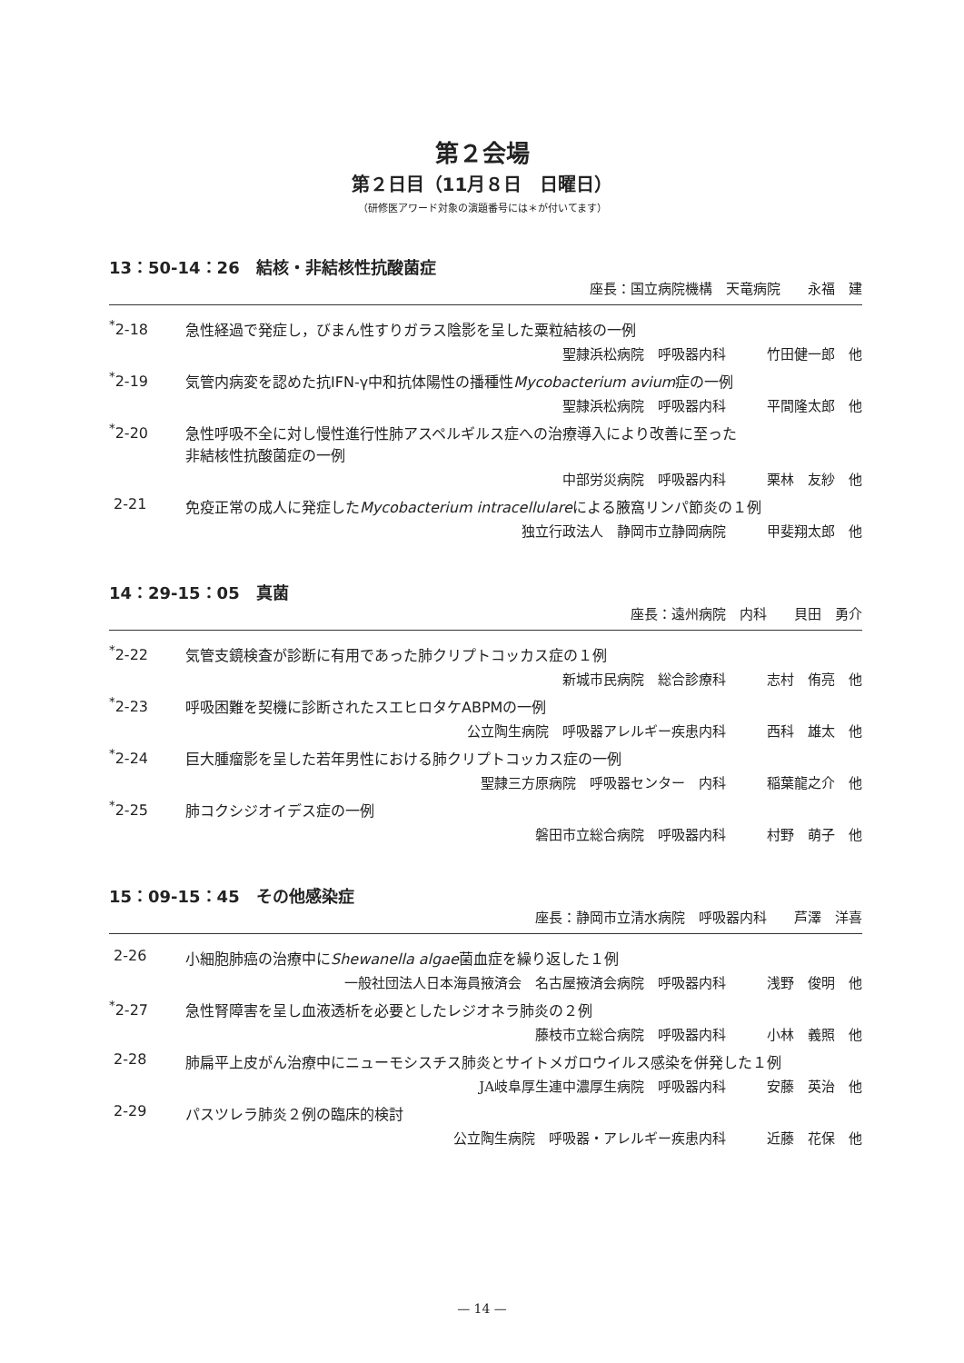第２会場
第２日目（11月８日　日曜日）
（研修医アワード対象の演題番号には＊が付いてます）
13：50-14：26　結核・非結核性抗酸菌症
座長：国立病院機構　天竜病院　　永福　建
<sup>*</sup> 2-18 急性経過で発症し，びまん性すりガラス陰影を呈した粟粒結核の一例
聖隷浜松病院　呼吸器内科　　　竹田健一郎　他
<sup>*</sup> 2-19 気管内病変を認めた抗IFN-γ中和抗体陽性の播種性Mycobacterium avium症の一例
聖隷浜松病院　呼吸器内科　　　平間隆太郎　他
<sup>*</sup> 2-20 急性呼吸不全に対し慢性進行性肺アスペルギルス症への治療導入により改善に至った
非結核性抗酸菌症の一例
中部労災病院　呼吸器内科　　　栗林　友紗　他
2-21 免疫正常の成人に発症したMycobacterium intracellulareによる腋窩リンパ節炎の１例
独立行政法人　静岡市立静岡病院　　　甲斐翔太郎　他
14：29-15：05　真菌
座長：遠州病院　内科　　貝田　勇介
<sup>*</sup> 2-22 気管支鏡検査が診断に有用であった肺クリプトコッカス症の１例
新城市民病院　総合診療科　　　志村　侑亮　他
<sup>*</sup> 2-23 呼吸困難を契機に診断されたスエヒロタケABPMの一例
公立陶生病院　呼吸器アレルギー疾患内科　　　西科　雄太　他
<sup>*</sup> 2-24 巨大腫瘤影を呈した若年男性における肺クリプトコッカス症の一例
聖隷三方原病院　呼吸器センター　内科　　　稲葉龍之介　他
<sup>*</sup> 2-25 肺コクシジオイデス症の一例
磐田市立総合病院　呼吸器内科　　　村野　萌子　他
15：09-15：45　その他感染症
座長：静岡市立清水病院　呼吸器内科　　芦澤　洋喜
2-26 小細胞肺癌の治療中にShewanella algae菌血症を繰り返した１例
一般社団法人日本海員掖済会　名古屋掖済会病院　呼吸器内科　　　浅野　俊明　他
<sup>*</sup> 2-27 急性腎障害を呈し血液透析を必要としたレジオネラ肺炎の２例
藤枝市立総合病院　呼吸器内科　　　小林　義照　他
2-28 肺扁平上皮がん治療中にニューモシスチス肺炎とサイトメガロウイルス感染を併発した１例
JA岐阜厚生連中濃厚生病院　呼吸器内科　　　安藤　英治　他
2-29 パスツレラ肺炎２例の臨床的検討
公立陶生病院　呼吸器・アレルギー疾患内科　　　近藤　花保　他
— 14 —